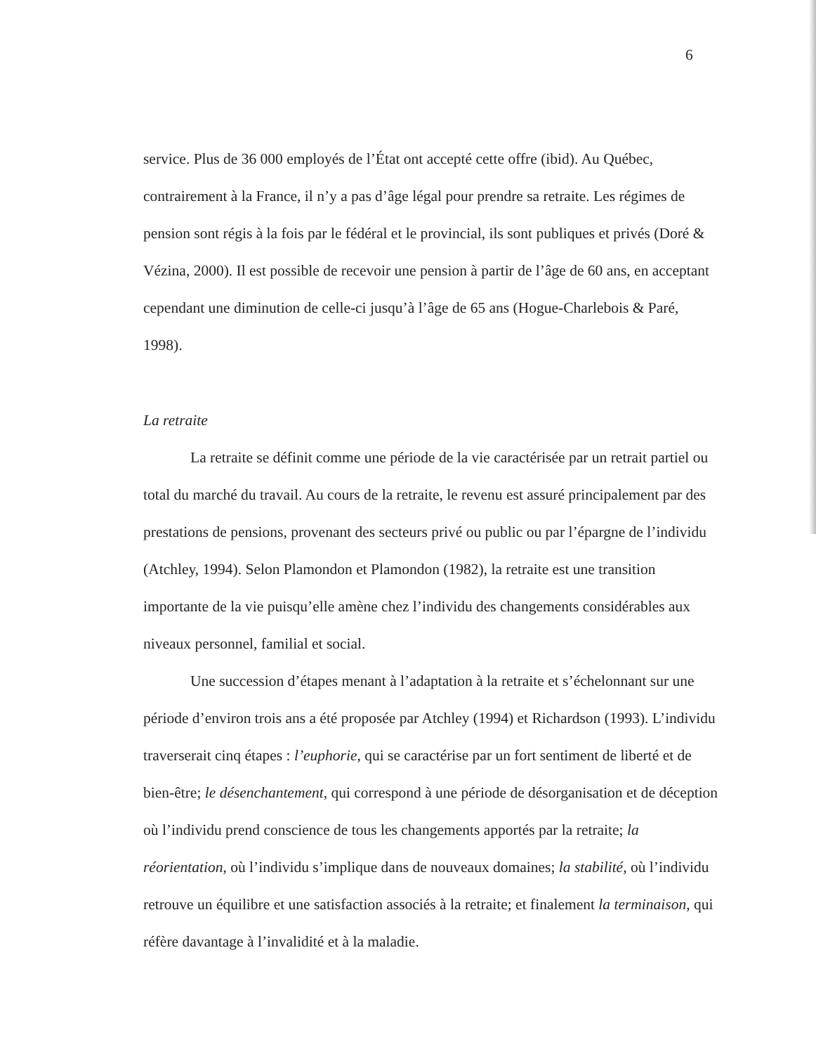6
service. Plus de 36 000 employés de l’État ont accepté cette offre (ibid). Au Québec, contrairement à la France, il n’y a pas d’âge légal pour prendre sa retraite. Les régimes de pension sont régis à la fois par le fédéral et le provincial, ils sont publiques et privés (Doré & Vézina, 2000). Il est possible de recevoir une pension à partir de l’âge de 60 ans, en acceptant cependant une diminution de celle-ci jusqu’à l’âge de 65 ans (Hogue-Charlebois & Paré, 1998).
La retraite
La retraite se définit comme une période de la vie caractérisée par un retrait partiel ou total du marché du travail. Au cours de la retraite, le revenu est assuré principalement par des prestations de pensions, provenant des secteurs privé ou public ou par l’épargne de l’individu (Atchley, 1994). Selon Plamondon et Plamondon (1982), la retraite est une transition importante de la vie puisqu’elle amène chez l’individu des changements considérables aux niveaux personnel, familial et social.
Une succession d’étapes menant à l’adaptation à la retraite et s’échelonnant sur une période d’environ trois ans a été proposée par Atchley (1994) et Richardson (1993). L’individu traverserait cinq étapes : l’euphorie, qui se caractérise par un fort sentiment de liberté et de bien-être; le désenchantement, qui correspond à une période de désorganisation et de déception où l’individu prend conscience de tous les changements apportés par la retraite; la réorientation, où l’individu s’implique dans de nouveaux domaines; la stabilité, où l’individu retrouve un équilibre et une satisfaction associés à la retraite; et finalement la terminaison, qui réfère davantage à l’invalidité et à la maladie.